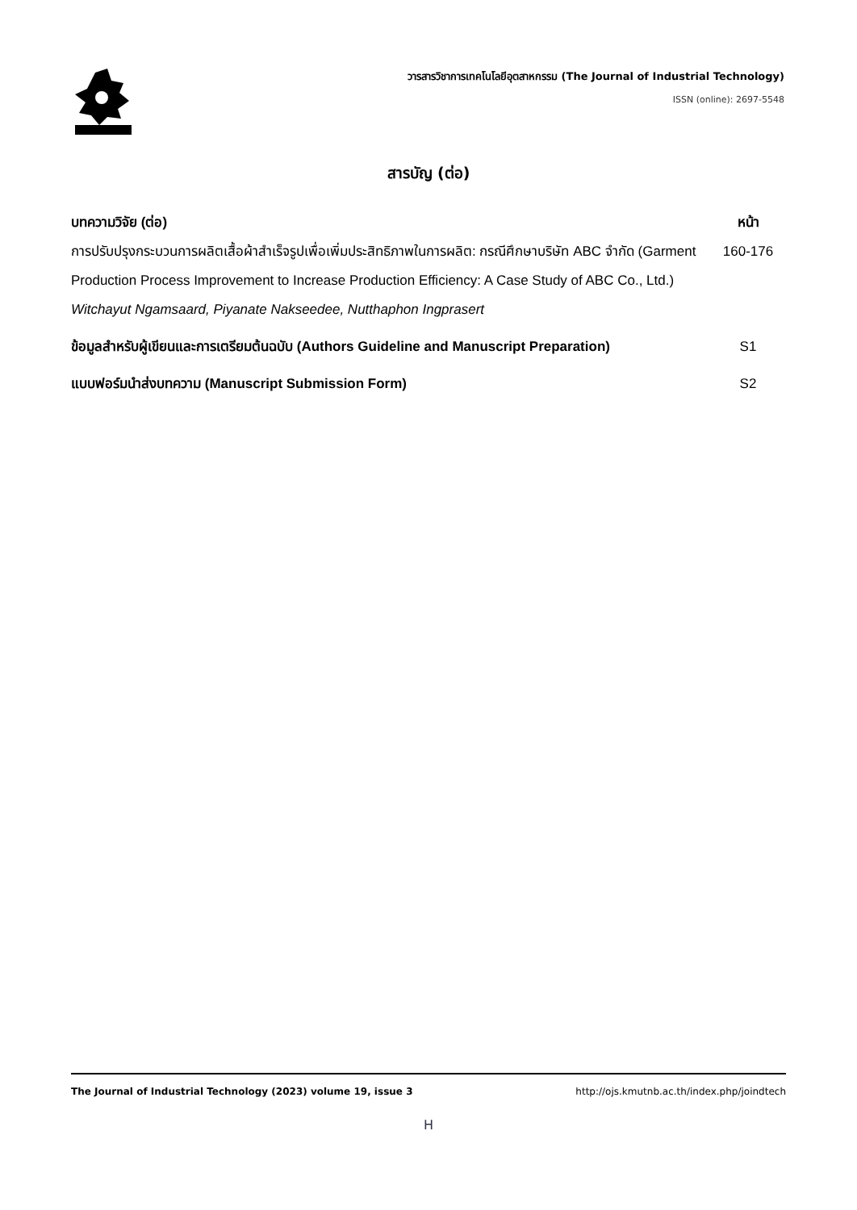วารสารวิชาการเทคโนโลยีอุตสาหกรรม (The Journal of Industrial Technology)
ISSN (online): 2697-5548
สารบัญ (ต่อ)
บทความวิจัย (ต่อ) หน้า
การปรับปรุงกระบวนการผลิตเสื้อผ้าสำเร็จรูปเพื่อเพิ่มประสิทธิภาพในการผลิต: กรณีศึกษาบริษัท ABC จำกัด (Garment Production Process Improvement to Increase Production Efficiency: A Case Study of ABC Co., Ltd.)
Witchayut Ngamsaard, Piyanate Nakseedee, Nutthaphon Ingprasert
160-176
ข้อมูลสำหรับผู้เขียนและการเตรียมต้นฉบับ (Authors Guideline and Manuscript Preparation)
S1
แบบฟอร์มนำส่งบทความ (Manuscript Submission Form) S2
The Journal of Industrial Technology (2023) volume 19, issue 3 http://ojs.kmutnb.ac.th/index.php/joindtech
H